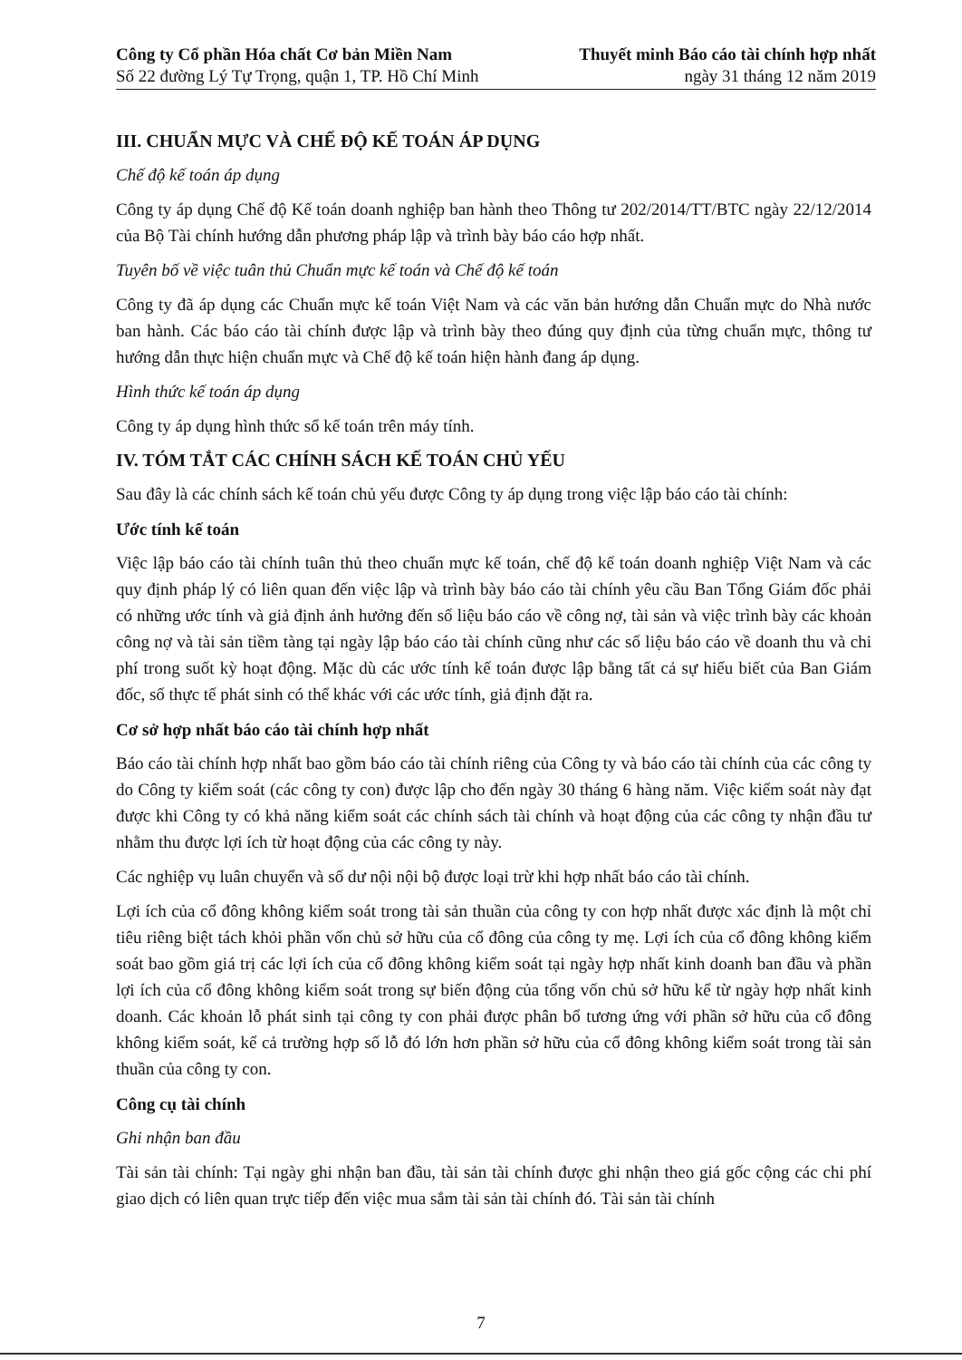Công ty Cổ phần Hóa chất Cơ bản Miền Nam
Số 22 đường Lý Tự Trọng, quận 1, TP. Hồ Chí Minh
Thuyết minh Báo cáo tài chính hợp nhất
ngày 31 tháng 12 năm 2019
III. CHUẨN MỰC VÀ CHẾ ĐỘ KẾ TOÁN ÁP DỤNG
Chế độ kế toán áp dụng
Công ty áp dụng Chế độ Kế toán doanh nghiệp ban hành theo Thông tư 202/2014/TT/BTC ngày 22/12/2014 của Bộ Tài chính hướng dẫn phương pháp lập và trình bày báo cáo hợp nhất.
Tuyên bố về việc tuân thủ Chuẩn mực kế toán và Chế độ kế toán
Công ty đã áp dụng các Chuẩn mực kế toán Việt Nam và các văn bản hướng dẫn Chuẩn mực do Nhà nước ban hành. Các báo cáo tài chính được lập và trình bày theo đúng quy định của từng chuẩn mực, thông tư hướng dẫn thực hiện chuẩn mực và Chế độ kế toán hiện hành đang áp dụng.
Hình thức kế toán áp dụng
Công ty áp dụng hình thức sổ kế toán trên máy tính.
IV. TÓM TẮT CÁC CHÍNH SÁCH KẾ TOÁN CHỦ YẾU
Sau đây là các chính sách kế toán chủ yếu được Công ty áp dụng trong việc lập báo cáo tài chính:
Ước tính kế toán
Việc lập báo cáo tài chính tuân thủ theo chuẩn mực kế toán, chế độ kế toán doanh nghiệp Việt Nam và các quy định pháp lý có liên quan đến việc lập và trình bày báo cáo tài chính yêu cầu Ban Tổng Giám đốc phải có những ước tính và giả định ảnh hưởng đến số liệu báo cáo về công nợ, tài sản và việc trình bày các khoản công nợ và tài sản tiềm tàng tại ngày lập báo cáo tài chính cũng như các số liệu báo cáo về doanh thu và chi phí trong suốt kỳ hoạt động. Mặc dù các ước tính kế toán được lập bằng tất cả sự hiểu biết của Ban Giám đốc, số thực tế phát sinh có thể khác với các ước tính, giả định đặt ra.
Cơ sở hợp nhất báo cáo tài chính hợp nhất
Báo cáo tài chính hợp nhất bao gồm báo cáo tài chính riêng của Công ty và báo cáo tài chính của các công ty do Công ty kiểm soát (các công ty con) được lập cho đến ngày 30 tháng 6 hàng năm. Việc kiểm soát này đạt được khi Công ty có khả năng kiểm soát các chính sách tài chính và hoạt động của các công ty nhận đầu tư nhằm thu được lợi ích từ hoạt động của các công ty này.
Các nghiệp vụ luân chuyển và số dư nội nội bộ được loại trừ khi hợp nhất báo cáo tài chính.
Lợi ích của cổ đông không kiểm soát trong tài sản thuần của công ty con hợp nhất được xác định là một chỉ tiêu riêng biệt tách khỏi phần vốn chủ sở hữu của cổ đông của công ty mẹ. Lợi ích của cổ đông không kiểm soát bao gồm giá trị các lợi ích của cổ đông không kiểm soát tại ngày hợp nhất kinh doanh ban đầu và phần lợi ích của cổ đông không kiểm soát trong sự biến động của tổng vốn chủ sở hữu kể từ ngày hợp nhất kinh doanh. Các khoản lỗ phát sinh tại công ty con phải được phân bổ tương ứng với phần sở hữu của cổ đông không kiểm soát, kể cả trường hợp số lỗ đó lớn hơn phần sở hữu của cổ đông không kiểm soát trong tài sản thuần của công ty con.
Công cụ tài chính
Ghi nhận ban đầu
Tài sản tài chính: Tại ngày ghi nhận ban đầu, tài sản tài chính được ghi nhận theo giá gốc cộng các chi phí giao dịch có liên quan trực tiếp đến việc mua sắm tài sản tài chính đó. Tài sản tài chính
7